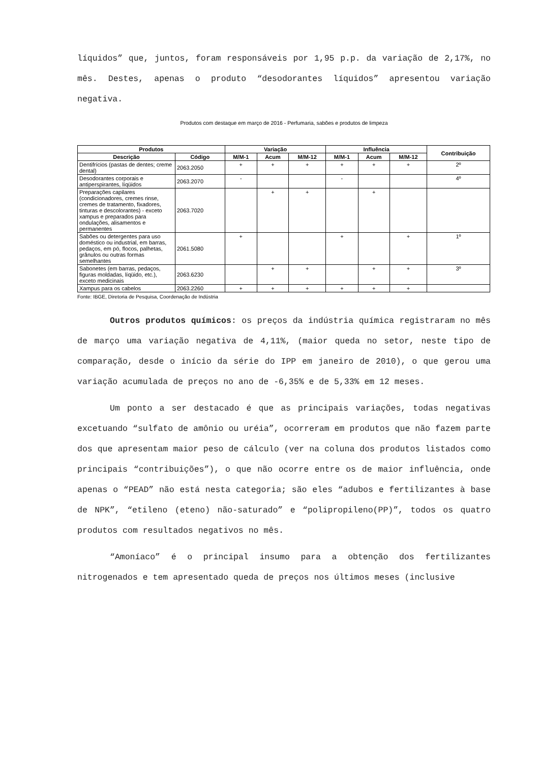líquidos” que, juntos, foram responsáveis por 1,95 p.p. da variação de 2,17%, no mês. Destes, apenas o produto “desodorantes líquidos” apresentou variação negativa.
Produtos com destaque em março de 2016 - Perfumaria, sabões e produtos de limpeza
| Produtos | | Variação | | | Influência | | | Contribuição |
| --- | --- | --- | --- | --- | --- | --- | --- | --- |
| Descrição | Código | M/M-1 | Acum | M/M-12 | M/M-1 | Acum | M/M-12 | |
| Dentifrícios (pastas de dentes; creme dental) | 2063.2050 | + | + | + | + | + | + | 2º |
| Desodorantes corporais e antiperspirantes, líqüidos | 2063.2070 | - | | | - | | | 4º |
| Preparações capilares (condicionadores, cremes rinse, cremes de tratamento, fixadores, tinturas e descolorantes) - exceto xampus e preparados para ondulações, alisamentos e permanentes | 2063.7020 | | + | + | | + | | |
| Sabões ou detergentes para uso doméstico ou industrial, em barras, pedaços, em pó, flocos, palhetas, grânulos ou outras formas semelhantes | 2061.5080 | + | | | + | | + | 1º |
| Sabonetes (em barras, pedaços, figuras moldadas, líqüido, etc.), exceto medicinais | 2063.6230 | | + | + | | + | + | 3º |
| Xampus para os cabelos | 2063.2260 | + | + | + | + | + | + | |
Fonte: IBGE, Diretoria de Pesquisa, Coordenação de Indústria
Outros produtos químicos: os preços da indústria química registraram no mês de março uma variação negativa de 4,11%, (maior queda no setor, neste tipo de comparação, desde o início da série do IPP em janeiro de 2010), o que gerou uma variação acumulada de preços no ano de -6,35% e de 5,33% em 12 meses.
Um ponto a ser destacado é que as principais variações, todas negativas excetuando “sulfato de amônio ou uréia”, ocorreram em produtos que não fazem parte dos que apresentam maior peso de cálculo (ver na coluna dos produtos listados como principais “contribuições”), o que não ocorre entre os de maior influência, onde apenas o “PEAD” não está nesta categoria; são eles “adubos e fertilizantes à base de NPK”, “etileno (eteno) não-saturado” e “polipropileno(PP)”, todos os quatro produtos com resultados negativos no mês.
“Amoníaco” é o principal insumo para a obtenção dos fertilizantes nitrogenados e tem apresentado queda de preços nos últimos meses (inclusive